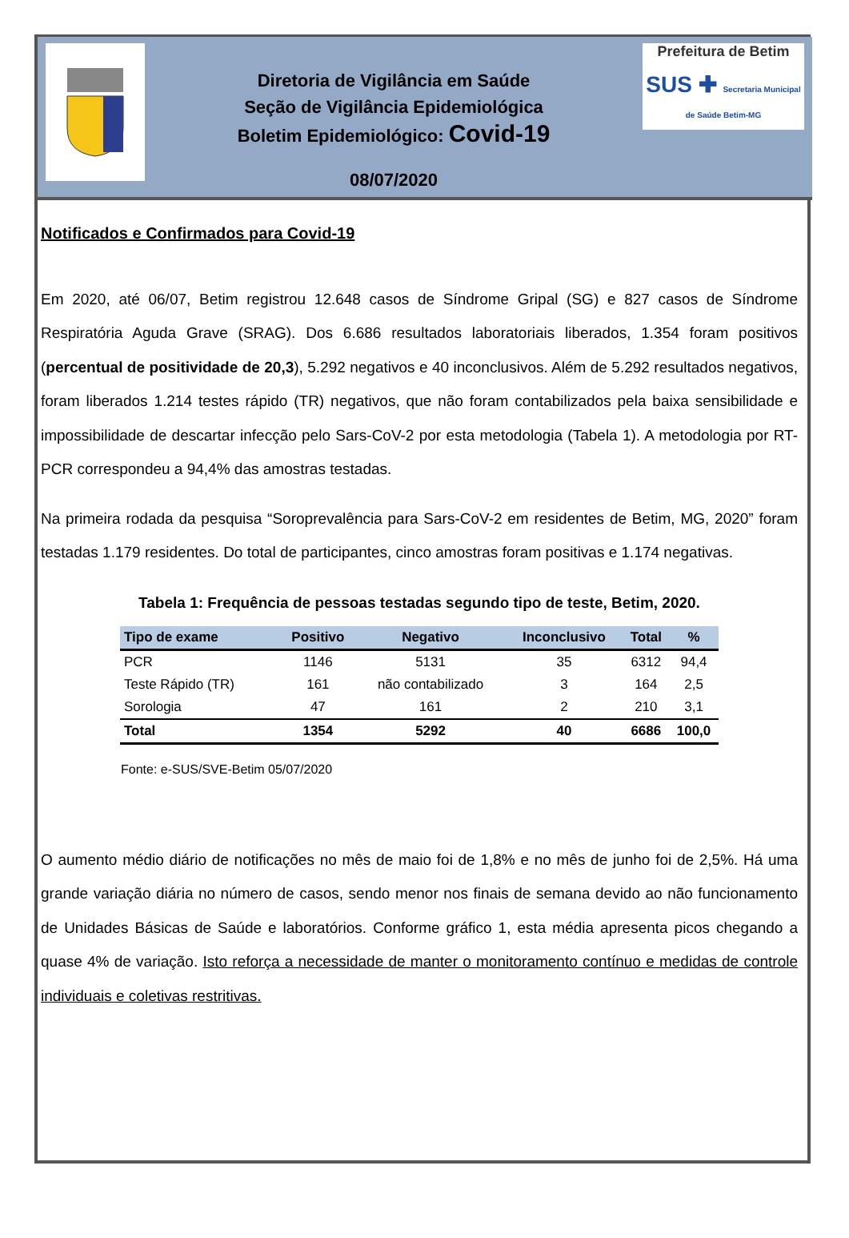Diretoria de Vigilância em Saúde
Seção de Vigilância Epidemiológica
Boletim Epidemiológico: Covid-19
08/07/2020
Prefeitura de Betim
SUS ✚ Secretaria Municipal de Saúde Betim-MG
Notificados e Confirmados para Covid-19
Em 2020, até 06/07, Betim registrou 12.648 casos de Síndrome Gripal (SG) e 827 casos de Síndrome Respiratória Aguda Grave (SRAG). Dos 6.686 resultados laboratoriais liberados, 1.354 foram positivos (percentual de positividade de 20,3), 5.292 negativos e 40 inconclusivos. Além de 5.292 resultados negativos, foram liberados 1.214 testes rápido (TR) negativos, que não foram contabilizados pela baixa sensibilidade e impossibilidade de descartar infecção pelo Sars-CoV-2 por esta metodologia (Tabela 1). A metodologia por RT-PCR correspondeu a 94,4% das amostras testadas.
Na primeira rodada da pesquisa “Soroprevalência para Sars-CoV-2 em residentes de Betim, MG, 2020” foram testadas 1.179 residentes. Do total de participantes, cinco amostras foram positivas e 1.174 negativas.
Tabela 1: Frequência de pessoas testadas segundo tipo de teste, Betim, 2020.
| Tipo de exame | Positivo | Negativo | Inconclusivo | Total | % |
| --- | --- | --- | --- | --- | --- |
| PCR | 1146 | 5131 | 35 | 6312 | 94,4 |
| Teste Rápido (TR) | 161 | não contabilizado | 3 | 164 | 2,5 |
| Sorologia | 47 | 161 | 2 | 210 | 3,1 |
| Total | 1354 | 5292 | 40 | 6686 | 100,0 |
Fonte: e-SUS/SVE-Betim 05/07/2020
O aumento médio diário de notificações no mês de maio foi de 1,8% e no mês de junho foi de 2,5%. Há uma grande variação diária no número de casos, sendo menor nos finais de semana devido ao não funcionamento de Unidades Básicas de Saúde e laboratórios. Conforme gráfico 1, esta média apresenta picos chegando a quase 4% de variação. Isto reforça a necessidade de manter o monitoramento contínuo e medidas de controle individuais e coletivas restritivas.